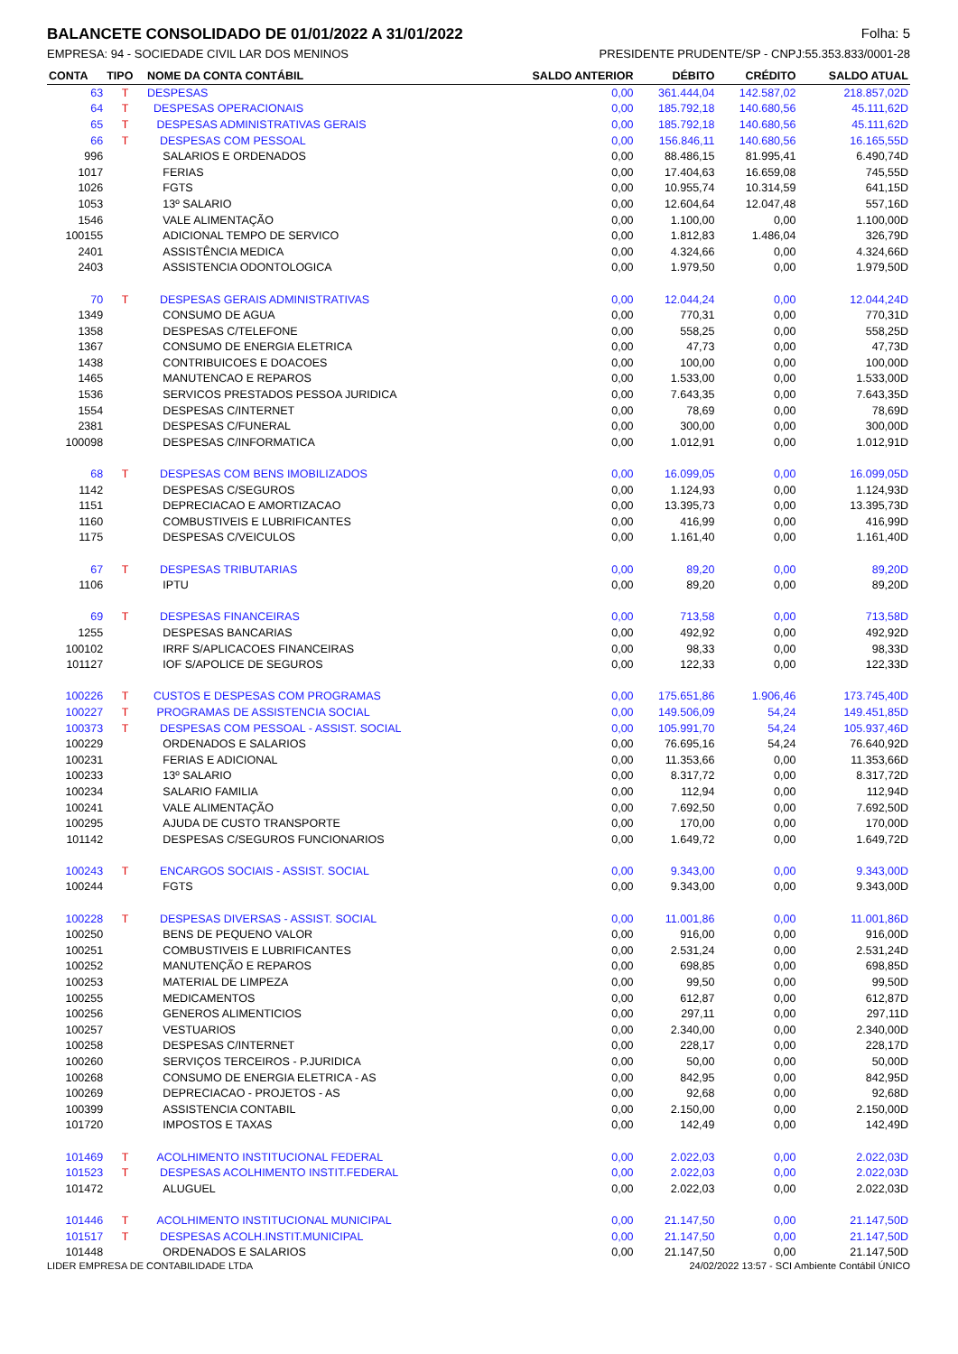BALANCETE CONSOLIDADO DE 01/01/2022 A 31/01/2022 Folha: 5
EMPRESA: 94 - SOCIEDADE CIVIL LAR DOS MENINOS PRESIDENTE PRUDENTE/SP - CNPJ:55.353.833/0001-28
| CONTA | TIPO | NOME DA CONTA CONTÁBIL | SALDO ANTERIOR | DÉBITO | CRÉDITO | SALDO ATUAL |
| --- | --- | --- | --- | --- | --- | --- |
| 63 | T | DESPESAS | 0,00 | 361.444,04 | 142.587,02 | 218.857,02D |
| 64 | T | DESPESAS OPERACIONAIS | 0,00 | 185.792,18 | 140.680,56 | 45.111,62D |
| 65 | T | DESPESAS ADMINISTRATIVAS GERAIS | 0,00 | 185.792,18 | 140.680,56 | 45.111,62D |
| 66 | T | DESPESAS COM PESSOAL | 0,00 | 156.846,11 | 140.680,56 | 16.165,55D |
| 996 | | SALARIOS E ORDENADOS | 0,00 | 88.486,15 | 81.995,41 | 6.490,74D |
| 1017 | | FERIAS | 0,00 | 17.404,63 | 16.659,08 | 745,55D |
| 1026 | | FGTS | 0,00 | 10.955,74 | 10.314,59 | 641,15D |
| 1053 | | 13º SALARIO | 0,00 | 12.604,64 | 12.047,48 | 557,16D |
| 1546 | | VALE ALIMENTAÇÃO | 0,00 | 1.100,00 | 0,00 | 1.100,00D |
| 100155 | | ADICIONAL TEMPO DE SERVICO | 0,00 | 1.812,83 | 1.486,04 | 326,79D |
| 2401 | | ASSISTÊNCIA MEDICA | 0,00 | 4.324,66 | 0,00 | 4.324,66D |
| 2403 | | ASSISTENCIA ODONTOLOGICA | 0,00 | 1.979,50 | 0,00 | 1.979,50D |
| 70 | T | DESPESAS GERAIS ADMINISTRATIVAS | 0,00 | 12.044,24 | 0,00 | 12.044,24D |
| 1349 | | CONSUMO DE AGUA | 0,00 | 770,31 | 0,00 | 770,31D |
| 1358 | | DESPESAS C/TELEFONE | 0,00 | 558,25 | 0,00 | 558,25D |
| 1367 | | CONSUMO DE ENERGIA ELETRICA | 0,00 | 47,73 | 0,00 | 47,73D |
| 1438 | | CONTRIBUICOES E DOACOES | 0,00 | 100,00 | 0,00 | 100,00D |
| 1465 | | MANUTENCAO E REPAROS | 0,00 | 1.533,00 | 0,00 | 1.533,00D |
| 1536 | | SERVICOS PRESTADOS PESSOA JURIDICA | 0,00 | 7.643,35 | 0,00 | 7.643,35D |
| 1554 | | DESPESAS C/INTERNET | 0,00 | 78,69 | 0,00 | 78,69D |
| 2381 | | DESPESAS C/FUNERAL | 0,00 | 300,00 | 0,00 | 300,00D |
| 100098 | | DESPESAS C/INFORMATICA | 0,00 | 1.012,91 | 0,00 | 1.012,91D |
| 68 | T | DESPESAS COM BENS IMOBILIZADOS | 0,00 | 16.099,05 | 0,00 | 16.099,05D |
| 1142 | | DESPESAS C/SEGUROS | 0,00 | 1.124,93 | 0,00 | 1.124,93D |
| 1151 | | DEPRECIACAO E AMORTIZACAO | 0,00 | 13.395,73 | 0,00 | 13.395,73D |
| 1160 | | COMBUSTIVEIS E LUBRIFICANTES | 0,00 | 416,99 | 0,00 | 416,99D |
| 1175 | | DESPESAS C/VEICULOS | 0,00 | 1.161,40 | 0,00 | 1.161,40D |
| 67 | T | DESPESAS TRIBUTARIAS | 0,00 | 89,20 | 0,00 | 89,20D |
| 1106 | | IPTU | 0,00 | 89,20 | 0,00 | 89,20D |
| 69 | T | DESPESAS FINANCEIRAS | 0,00 | 713,58 | 0,00 | 713,58D |
| 1255 | | DESPESAS BANCARIAS | 0,00 | 492,92 | 0,00 | 492,92D |
| 100102 | | IRRF S/APLICACOES FINANCEIRAS | 0,00 | 98,33 | 0,00 | 98,33D |
| 101127 | | IOF S/APOLICE DE SEGUROS | 0,00 | 122,33 | 0,00 | 122,33D |
| 100226 | T | CUSTOS E DESPESAS COM PROGRAMAS | 0,00 | 175.651,86 | 1.906,46 | 173.745,40D |
| 100227 | T | PROGRAMAS DE ASSISTENCIA SOCIAL | 0,00 | 149.506,09 | 54,24 | 149.451,85D |
| 100373 | T | DESPESAS COM PESSOAL - ASSIST. SOCIAL | 0,00 | 105.991,70 | 54,24 | 105.937,46D |
| 100229 | | ORDENADOS E SALARIOS | 0,00 | 76.695,16 | 54,24 | 76.640,92D |
| 100231 | | FERIAS E ADICIONAL | 0,00 | 11.353,66 | 0,00 | 11.353,66D |
| 100233 | | 13º SALARIO | 0,00 | 8.317,72 | 0,00 | 8.317,72D |
| 100234 | | SALARIO FAMILIA | 0,00 | 112,94 | 0,00 | 112,94D |
| 100241 | | VALE ALIMENTAÇÃO | 0,00 | 7.692,50 | 0,00 | 7.692,50D |
| 100295 | | AJUDA DE CUSTO TRANSPORTE | 0,00 | 170,00 | 0,00 | 170,00D |
| 101142 | | DESPESAS C/SEGUROS FUNCIONARIOS | 0,00 | 1.649,72 | 0,00 | 1.649,72D |
| 100243 | T | ENCARGOS SOCIAIS - ASSIST. SOCIAL | 0,00 | 9.343,00 | 0,00 | 9.343,00D |
| 100244 | | FGTS | 0,00 | 9.343,00 | 0,00 | 9.343,00D |
| 100228 | T | DESPESAS DIVERSAS - ASSIST. SOCIAL | 0,00 | 11.001,86 | 0,00 | 11.001,86D |
| 100250 | | BENS DE PEQUENO VALOR | 0,00 | 916,00 | 0,00 | 916,00D |
| 100251 | | COMBUSTIVEIS E LUBRIFICANTES | 0,00 | 2.531,24 | 0,00 | 2.531,24D |
| 100252 | | MANUTENÇÃO E REPAROS | 0,00 | 698,85 | 0,00 | 698,85D |
| 100253 | | MATERIAL DE LIMPEZA | 0,00 | 99,50 | 0,00 | 99,50D |
| 100255 | | MEDICAMENTOS | 0,00 | 612,87 | 0,00 | 612,87D |
| 100256 | | GENEROS ALIMENTICIOS | 0,00 | 297,11 | 0,00 | 297,11D |
| 100257 | | VESTUARIOS | 0,00 | 2.340,00 | 0,00 | 2.340,00D |
| 100258 | | DESPESAS C/INTERNET | 0,00 | 228,17 | 0,00 | 228,17D |
| 100260 | | SERVIÇOS TERCEIROS - P.JURIDICA | 0,00 | 50,00 | 0,00 | 50,00D |
| 100268 | | CONSUMO DE ENERGIA ELETRICA - AS | 0,00 | 842,95 | 0,00 | 842,95D |
| 100269 | | DEPRECIACAO - PROJETOS - AS | 0,00 | 92,68 | 0,00 | 92,68D |
| 100399 | | ASSISTENCIA CONTABIL | 0,00 | 2.150,00 | 0,00 | 2.150,00D |
| 101720 | | IMPOSTOS E TAXAS | 0,00 | 142,49 | 0,00 | 142,49D |
| 101469 | T | ACOLHIMENTO INSTITUCIONAL FEDERAL | 0,00 | 2.022,03 | 0,00 | 2.022,03D |
| 101523 | T | DESPESAS ACOLHIMENTO INSTIT.FEDERAL | 0,00 | 2.022,03 | 0,00 | 2.022,03D |
| 101472 | | ALUGUEL | 0,00 | 2.022,03 | 0,00 | 2.022,03D |
| 101446 | T | ACOLHIMENTO INSTITUCIONAL MUNICIPAL | 0,00 | 21.147,50 | 0,00 | 21.147,50D |
| 101517 | T | DESPESAS ACOLH.INSTIT.MUNICIPAL | 0,00 | 21.147,50 | 0,00 | 21.147,50D |
| 101448 | | ORDENADOS E SALARIOS | 0,00 | 21.147,50 | 0,00 | 21.147,50D |
LIDER EMPRESA DE CONTABILIDADE LTDA 24/02/2022 13:57 - SCI Ambiente Contábil ÚNICO